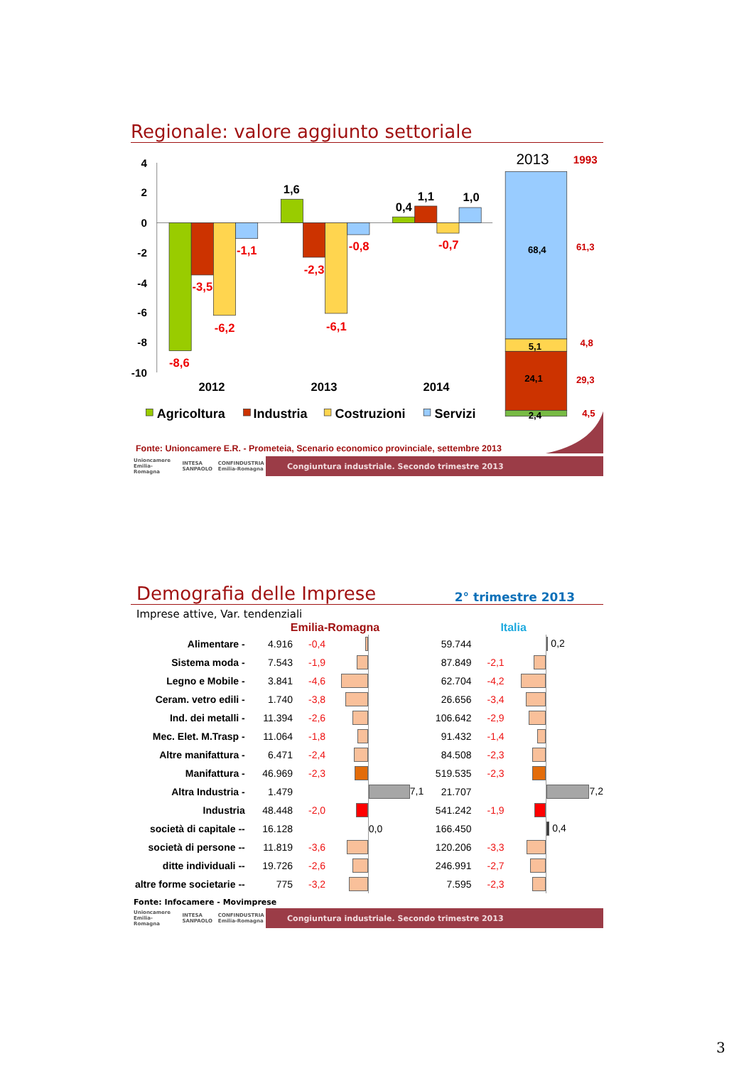Regionale: valore aggiunto settoriale
4
2
0
-2
-4
-6
-8
-10
-8,6
-3,5
-6,2
-1,1
-2,3
-6,1
-0,8
-0,7
1,6
0,4
1,1
1,0
2012
2013
2014
Agricoltura
Industria
Costruzioni
Servizi
2013
1993
68,4
5,1
24,1
2,4
61,3
4,8
29,3
4,5
Fonte: Unioncamere E.R. - Prometeia, Scenario economico provinciale, settembre 2013
Unioncamere Emilia-Romagna INTESA SANPAOLO CONFINDUSTRIA Emilia-Romagna
Congiuntura industriale. Secondo trimestre 2013
Demografia delle Imprese
2° trimestre 2013
Imprese attive, Var. tendenziali
| | Emilia-Romagna | | | | Italia | | | |
| --- | --- | --- | --- | --- | --- | --- | --- | --- |
| Alimentare - | 4.916 | -0,4 | | | 59.744 | | | 0,2 |
| Sistema moda - | 7.543 | -1,9 | | | 87.849 | -2,1 | | |
| Legno e Mobile - | 3.841 | -4,6 | | | 62.704 | -4,2 | | |
| Ceram. vetro edili - | 1.740 | -3,8 | | | 26.656 | -3,4 | | |
| Ind. dei metalli - | 11.394 | -2,6 | | | 106.642 | -2,9 | | |
| Mec. Elet. M.Trasp - | 11.064 | -1,8 | | | 91.432 | -1,4 | | |
| Altre manifattura - | 6.471 | -2,4 | | | 84.508 | -2,3 | | |
| Manifattura - | 46.969 | -2,3 | | | 519.535 | -2,3 | | |
| Altra Industria - | 1.479 | | | 7,1 | 21.707 | | | 7,2 |
| Industria | 48.448 | -2,0 | | | 541.242 | -1,9 | | |
| società di capitale -- | 16.128 | | | 0,0 | 166.450 | | | 0,4 |
| società di persone -- | 11.819 | -3,6 | | | 120.206 | -3,3 | | |
| ditte individuali -- | 19.726 | -2,6 | | | 246.991 | -2,7 | | |
| altre forme societarie -- | 775 | -3,2 | | | 7.595 | -2,3 | | |
Fonte: Infocamere - Movimprese
Unioncamere Emilia-Romagna INTESA SANPAOLO CONFINDUSTRIA Emilia-Romagna
Congiuntura industriale. Secondo trimestre 2013
3